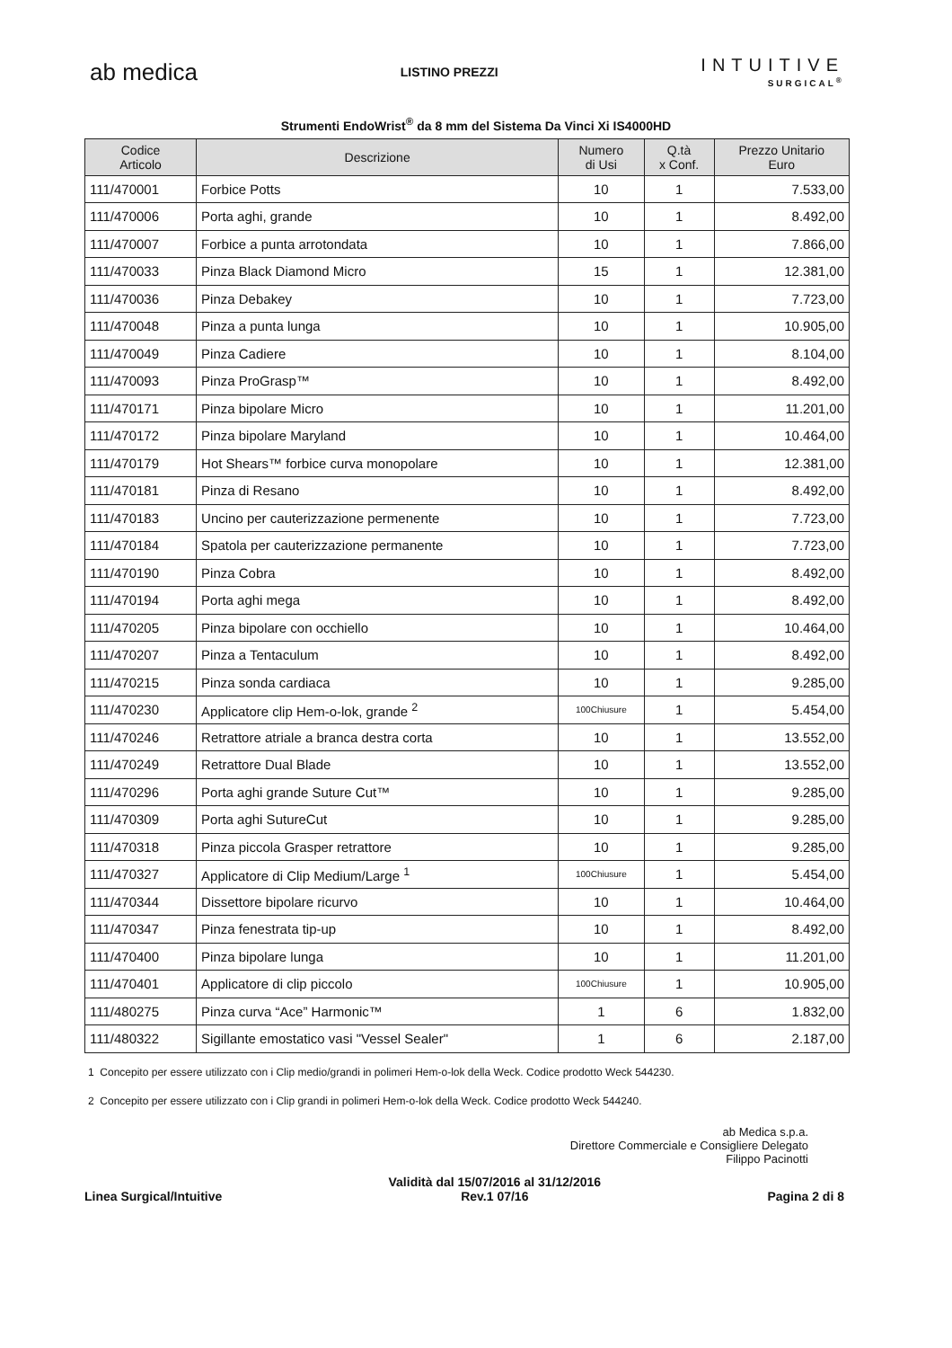ab medica
LISTINO PREZZI
INTUITIVE
SURGICAL<sup>®</sup>
Strumenti EndoWrist<sup>®</sup> da 8 mm del Sistema Da Vinci Xi IS4000HD
| Codice Articolo | Descrizione | Numero di Usi | Q.tà x Conf. | Prezzo Unitario Euro |
| --- | --- | --- | --- | --- |
| 111/470001 | Forbice Potts | 10 | 1 | 7.533,00 |
| 111/470006 | Porta aghi, grande | 10 | 1 | 8.492,00 |
| 111/470007 | Forbice a punta arrotondata | 10 | 1 | 7.866,00 |
| 111/470033 | Pinza Black Diamond Micro | 15 | 1 | 12.381,00 |
| 111/470036 | Pinza Debakey | 10 | 1 | 7.723,00 |
| 111/470048 | Pinza a punta lunga | 10 | 1 | 10.905,00 |
| 111/470049 | Pinza Cadiere | 10 | 1 | 8.104,00 |
| 111/470093 | Pinza ProGrasp™ | 10 | 1 | 8.492,00 |
| 111/470171 | Pinza bipolare Micro | 10 | 1 | 11.201,00 |
| 111/470172 | Pinza bipolare Maryland | 10 | 1 | 10.464,00 |
| 111/470179 | Hot Shears™ forbice curva monopolare | 10 | 1 | 12.381,00 |
| 111/470181 | Pinza di Resano | 10 | 1 | 8.492,00 |
| 111/470183 | Uncino per cauterizzazione permenente | 10 | 1 | 7.723,00 |
| 111/470184 | Spatola per cauterizzazione permanente | 10 | 1 | 7.723,00 |
| 111/470190 | Pinza Cobra | 10 | 1 | 8.492,00 |
| 111/470194 | Porta aghi mega | 10 | 1 | 8.492,00 |
| 111/470205 | Pinza bipolare con occhiello | 10 | 1 | 10.464,00 |
| 111/470207 | Pinza a Tentaculum | 10 | 1 | 8.492,00 |
| 111/470215 | Pinza sonda cardiaca | 10 | 1 | 9.285,00 |
| 111/470230 | Applicatore clip Hem-o-lok, grande <sup>2</sup> | 100Chiusure | 1 | 5.454,00 |
| 111/470246 | Retrattore atriale a branca destra corta | 10 | 1 | 13.552,00 |
| 111/470249 | Retrattore Dual Blade | 10 | 1 | 13.552,00 |
| 111/470296 | Porta aghi grande Suture Cut™ | 10 | 1 | 9.285,00 |
| 111/470309 | Porta aghi SutureCut | 10 | 1 | 9.285,00 |
| 111/470318 | Pinza piccola Grasper retrattore | 10 | 1 | 9.285,00 |
| 111/470327 | Applicatore di Clip Medium/Large <sup>1</sup> | 100Chiusure | 1 | 5.454,00 |
| 111/470344 | Dissettore bipolare ricurvo | 10 | 1 | 10.464,00 |
| 111/470347 | Pinza fenestrata tip-up | 10 | 1 | 8.492,00 |
| 111/470400 | Pinza bipolare lunga | 10 | 1 | 11.201,00 |
| 111/470401 | Applicatore di clip piccolo | 100Chiusure | 1 | 10.905,00 |
| 111/480275 | Pinza curva “Ace” Harmonic™ | 1 | 6 | 1.832,00 |
| 111/480322 | Sigillante emostatico vasi "Vessel Sealer" | 1 | 6 | 2.187,00 |
1 Concepito per essere utilizzato con i Clip medio/grandi in polimeri Hem-o-lok della Weck. Codice prodotto Weck 544230.
2 Concepito per essere utilizzato con i Clip grandi in polimeri Hem-o-lok della Weck. Codice prodotto Weck 544240.
ab Medica s.p.a.
Direttore Commerciale e Consigliere Delegato
Filippo Pacinotti
Linea Surgical/Intuitive
Validità dal 15/07/2016 al 31/12/2016
Rev.1 07/16
Pagina 2 di 8